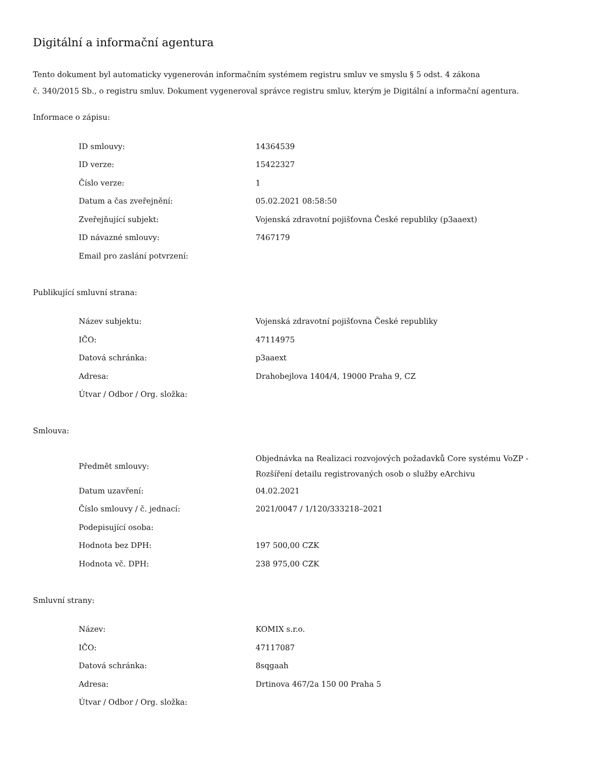Digitální a informační agentura
Tento dokument byl automaticky vygenerován informačním systémem registru smluv ve smyslu § 5 odst. 4 zákona
č. 340/2015 Sb., o registru smluv. Dokument vygeneroval správce registru smluv, kterým je Digitální a informační agentura.
Informace o zápisu:
| ID smlouvy: | 14364539 |
| ID verze: | 15422327 |
| Číslo verze: | 1 |
| Datum a čas zveřejnění: | 05.02.2021 08:58:50 |
| Zveřejňující subjekt: | Vojenská zdravotní pojišťovna České republiky (p3aaext) |
| ID návazné smlouvy: | 7467179 |
| Email pro zaslání potvrzení: | |
Publikující smluvní strana:
| Název subjektu: | Vojenská zdravotní pojišťovna České republiky |
| IČO: | 47114975 |
| Datová schránka: | p3aaext |
| Adresa: | Drahobejlova 1404/4, 19000 Praha 9, CZ |
| Útvar / Odbor / Org. složka: | |
Smlouva:
| Předmět smlouvy: | Objednávka na Realizaci rozvojových požadavků Core systému VoZP - Rozšíření detailu registrovaných osob o služby eArchivu |
| Datum uzavření: | 04.02.2021 |
| Číslo smlouvy / č. jednací: | 2021/0047 / 1/120/333218–2021 |
| Podepisující osoba: | |
| Hodnota bez DPH: | 197 500,00 CZK |
| Hodnota vč. DPH: | 238 975,00 CZK |
Smluvní strany:
| Název: | KOMIX s.r.o. |
| IČO: | 47117087 |
| Datová schránka: | 8sqgaah |
| Adresa: | Drtinova 467/2a 150 00 Praha 5 |
| Útvar / Odbor / Org. složka: | |